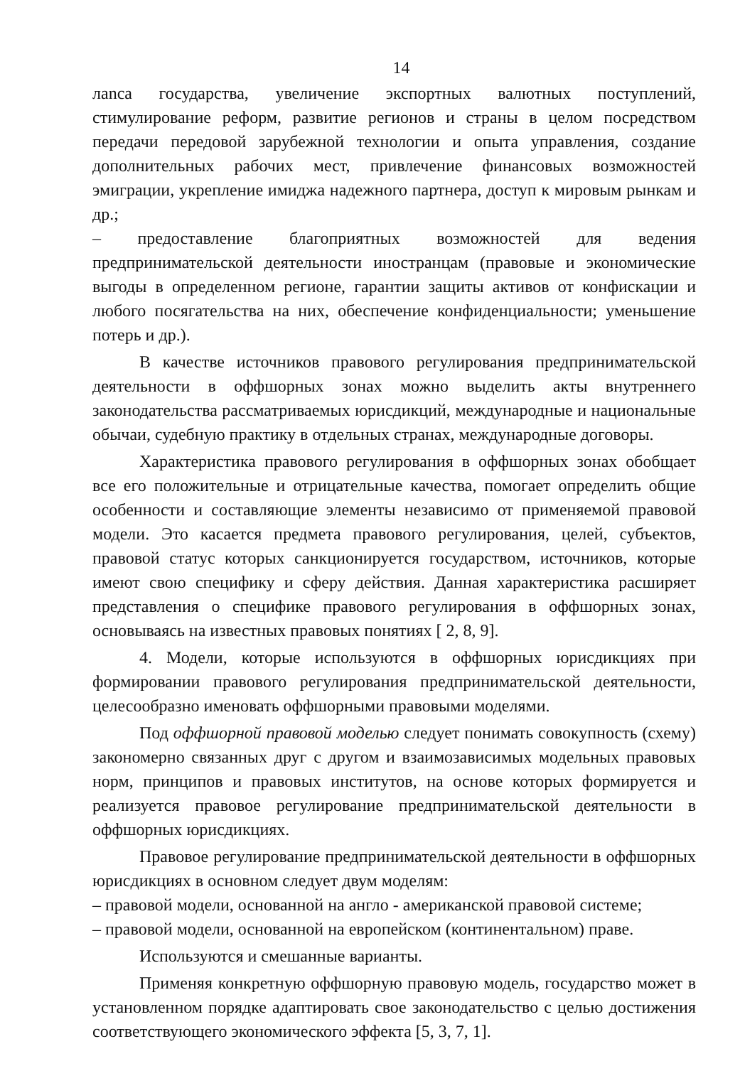14
лanca государства, увеличение экспортных валютных поступлений, стимулирование реформ, развитие регионов и страны в целом посредством передачи передовой зарубежной технологии и опыта управления, создание дополнительных рабочих мест, привлечение финансовых возможностей эмиграции, укрепление имиджа надежного партнера, доступ к мировым рынкам и др.;
– предоставление благоприятных возможностей для ведения предпринимательской деятельности иностранцам (правовые и экономические выгоды в определенном регионе, гарантии защиты активов от конфискации и любого посягательства на них, обеспечение конфиденциальности; уменьшение потерь и др.).
В качестве источников правового регулирования предпринимательской деятельности в оффшорных зонах можно выделить акты внутреннего законодательства рассматриваемых юрисдикций, международные и национальные обычаи, судебную практику в отдельных странах, международные договоры.
Характеристика правового регулирования в оффшорных зонах обобщает все его положительные и отрицательные качества, помогает определить общие особенности и составляющие элементы независимо от применяемой правовой модели. Это касается предмета правового регулирования, целей, субъектов, правовой статус которых санкционируется государством, источников, которые имеют свою специфику и сферу действия. Данная характеристика расширяет представления о специфике правового регулирования в оффшорных зонах, основываясь на известных правовых понятиях [ 2, 8, 9].
4. Модели, которые используются в оффшорных юрисдикциях при формировании правового регулирования предпринимательской деятельности, целесообразно именовать оффшорными правовыми моделями.
Под оффшорной правовой моделью следует понимать совокупность (схему) закономерно связанных друг с другом и взаимозависимых модельных правовых норм, принципов и правовых институтов, на основе которых формируется и реализуется правовое регулирование предпринимательской деятельности в оффшорных юрисдикциях.
Правовое регулирование предпринимательской деятельности в оффшорных юрисдикциях в основном следует двум моделям:
– правовой модели, основанной на англо - американской правовой системе;
– правовой модели, основанной на европейском (континентальном) праве.
Используются и смешанные варианты.
Применяя конкретную оффшорную правовую модель, государство может в установленном порядке адаптировать свое законодательство с целью достижения соответствующего экономического эффекта [5, 3, 7, 1].